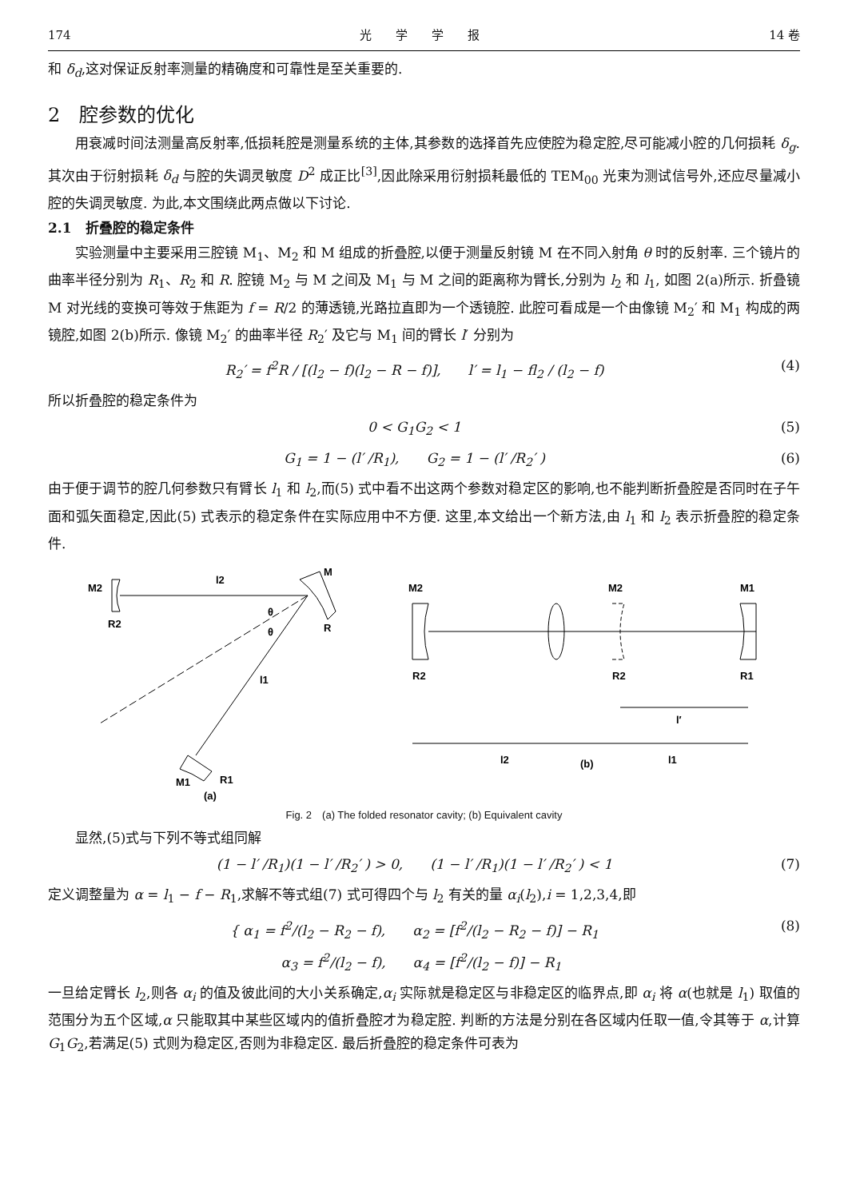174 光　　学　　学　　报 14 卷
和 δ<sub>d</sub>,这对保证反射率测量的精确度和可靠性是至关重要的.
2　腔参数的优化
用衰减时间法测量高反射率,低损耗腔是测量系统的主体,其参数的选择首先应使腔为稳定腔,尽可能减小腔的几何损耗 δ<sub>g</sub>. 其次由于衍射损耗 δ<sub>d</sub> 与腔的失调灵敏度 D<sup>2</sup> 成正比<sup>[3]</sup>,因此除采用衍射损耗最低的 TEM<sub>00</sub> 光束为测试信号外,还应尽量减小腔的失调灵敏度. 为此,本文围绕此两点做以下讨论.
2.1　折叠腔的稳定条件
实验测量中主要采用三腔镜 M<sub>1</sub>、M<sub>2</sub> 和 M 组成的折叠腔,以便于测量反射镜 M 在不同入射角 θ 时的反射率. 三个镜片的曲率半径分别为 R<sub>1</sub>、R<sub>2</sub> 和 R. 腔镜 M<sub>2</sub> 与 M 之间及 M<sub>1</sub> 与 M 之间的距离称为臂长,分别为 l<sub>2</sub> 和 l<sub>1</sub>, 如图 2(a)所示. 折叠镜 M 对光线的变换可等效于焦距为 f = R/2 的薄透镜,光路拉直即为一个透镜腔. 此腔可看成是一个由像镜 M<sub>2</sub>′ 和 M<sub>1</sub> 构成的两镜腔,如图 2(b)所示. 像镜 M<sub>2</sub>′ 的曲率半径 R<sub>2</sub>′ 及它与 M<sub>1</sub> 间的臂长 l′ 分别为
R<sub>2</sub>′ = f<sup>2</sup>R / [(l<sub>2</sub> − f)(l<sub>2</sub> − R − f)],　　l′ = l<sub>1</sub> − fl<sub>2</sub> / (l<sub>2</sub> − f) (4)
所以折叠腔的稳定条件为
0 < G<sub>1</sub>G<sub>2</sub> < 1 (5)
G<sub>1</sub> = 1 − (l′ /R<sub>1</sub>),　　G<sub>2</sub> = 1 − (l′ /R<sub>2</sub>′ ) (6)
由于便于调节的腔几何参数只有臂长 l<sub>1</sub> 和 l<sub>2</sub>,而(5) 式中看不出这两个参数对稳定区的影响,也不能判断折叠腔是否同时在子午面和弧矢面稳定,因此(5) 式表示的稳定条件在实际应用中不方便. 这里,本文给出一个新方法,由 l<sub>1</sub> 和 l<sub>2</sub> 表示折叠腔的稳定条件.
M2
l2
M
R2
R
θ
θ
l1
M1
R1
(a)
M2
M2
M1
R2
R2
R1
l′
l2
l1
(b)
Fig. 2　(a) The folded resonator cavity; (b) Equivalent cavity
显然,(5)式与下列不等式组同解
(1 − l′ /R<sub>1</sub>)(1 − l′ /R<sub>2</sub>′ ) > 0,　　(1 − l′ /R<sub>1</sub>)(1 − l′ /R<sub>2</sub>′ ) < 1 (7)
定义调整量为 α = l<sub>1</sub> − f − R<sub>1</sub>,求解不等式组(7) 式可得四个与 l<sub>2</sub> 有关的量 α<sub>i</sub>(l<sub>2</sub>),i = 1,2,3,4,即
{ α<sub>1</sub> = f<sup>2</sup>/(l<sub>2</sub> − R<sub>2</sub> − f),　　α<sub>2</sub> = [f<sup>2</sup>/(l<sub>2</sub> − R<sub>2</sub> − f)] − R<sub>1</sub>
　α<sub>3</sub> = f<sup>2</sup>/(l<sub>2</sub> − f),　　α<sub>4</sub> = [f<sup>2</sup>/(l<sub>2</sub> − f)] − R<sub>1</sub> (8)
一旦给定臂长 l<sub>2</sub>,则各 α<sub>i</sub> 的值及彼此间的大小关系确定,α<sub>i</sub> 实际就是稳定区与非稳定区的临界点,即 α<sub>i</sub> 将 α(也就是 l<sub>1</sub>) 取值的范围分为五个区域,α 只能取其中某些区域内的值折叠腔才为稳定腔. 判断的方法是分别在各区域内任取一值,令其等于 α,计算 G<sub>1</sub>G<sub>2</sub>,若满足(5) 式则为稳定区,否则为非稳定区. 最后折叠腔的稳定条件可表为